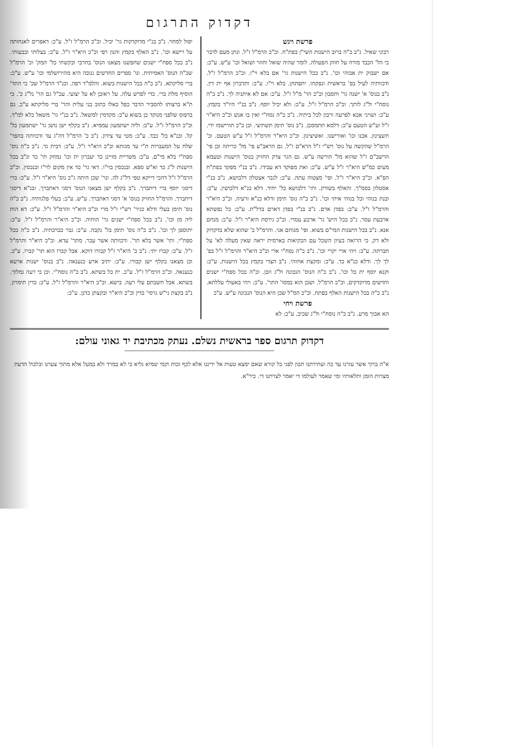דקדוק התרגום
פרשת ויגש
רבוני שאיל. נ"ב כ"ה ברוב הישנות השי"ן בפת"ח. וכ"כ הרמ"ל ז"ל. ונתן מעם לדבר כי הל' הכבד מורה על חוזק הפעולה. לומר שהיה שואל וחוזר ושואל וכו' ע"ש. ע"כ: אם ישבוק ית אבוהי וכו'. נ"ב בכל הישנות גר' אם בלא וי"ו. וכ"כ הרמ"ל ז"ל. ודכוותיה לעיל בפ' בראשית ונפקחו. יתפתחן. בלא וי"ו. ע"כ: ותדברון אף ית דין. נ"ב בנוס' א' ישנה גר' ותסבון וכ"כ הר' מ"ל ז"ל. ע"כ: אם לא איתניה לך. נ"ב כ"ה נוסח"י ול"ג לותך. וכ"כ הרמ"ל ז"ל. ע"כ: ולא יכיל יוסף. נ"ב בנ"י היו"ד בקמץ. ע"כ: ושויני אבא לפרעה ורבון לכל ביתיה. נ"ב כ"ה נסח"י ואין בו אנש וכ"כ היא"ר ז"ל וע"ש הטעם ע"כ: דלמא תתמסכן. נ"ב נוס' תימן תשתיצי. וכן כ"כ תורישמו ידי. תשצינון. אכנו וכו' ואורישנו. ואשיצינון. וכ"כ היא"ר והרמ"ל ז"ל ע"ש הטעם. וכ' הרמ"ל שהקשה על נוס' רש"י ז"ל הרא"ם ז"ל. גם הראב"ע פי' מל' כריתה וכן פי' הרשב"ם ז"ל שהוא מל' הורשה ע"ש. גם הגר צדק החזיק בנוס' הישנות וטעמא מעים כמ"ש היא"ר ז"ל ע"ש. ע"כ: ואת מפוקד דא עבידו. נ"ב בנ"י מפקד בפת"ח הפ"א. וכ"כ היא"ר ז"ל. ופי' מצטוה עתה. ע"כ: לגבר אצטלון דלבושא. נ"ב בנ"י אסטלון בסמ"ך. והאלף בשורק. ותי' דלבושא בל' יחיד. דלא כנ"א דלבושין. ע"כ: ובנת בנוהי וכל בנוהי איתי וכו'. נ"ב כ"ה נוס' תימן ודלא כנ"א זרעיה. וכ"כ היא"ר והרמ"ל ז"ל. ע"כ: בפדן ארם. נ"ב בנ"י בפדן דארם בדל"ת. ע"כ: כל נפשתא ארבעת עסר. נ"ב בכל היש' גר' ארבע עסרי. וכ"כ גירסת היא"ר ז"ל. ע"כ: מנחם אנא. נ"ב בכל הישנות המי"ם בשוא. ופי' מנוחם אני. והרמ"ל כ' שהוא שלא בדקדוק ולא דק. כי הרואה בעיון השכל עם הבקיאות בארמית יראה שאין מעלה לא' על חברתה. ע"כ: ויהי ארי יקרי וכו'. נ"ב כ"ה נסח"י ארי וכ"כ היא"ר והרמ"ל ז"ל בפ' לך לך. ודלא כנ"א כד. ע"כ: ומקצת אחוהי. נ"ב הצדי בקמץ בכל הישנות. ע"כ: וקנא יוסף ית כל וכו'. נ"ב כ"ה הנוס' הנכונה ול"ג וזבן. וכ"ה בכל ספח"י ישנים וחדשים מדוקדקים. וכ"כ הרמ"ל. ושכן הוא במסו' התר'. ע"כ: ויהי באעולי עללתא. נ"ב כ"ה בכל הישנות האלף בפתח. וכ"כ המ"ל שכן היא הנוס' הנכונה ע"ש. ע"כ
פרשת ויחי
הא אבוך מרע. נ"ב כ"ה נוסח"י ול"ג שכיב. ע"כ: לא
יפול למחוי. נ"ב בנ"י מדוקדקות גר' יכיל. וכ"כ הרמ"ל ז"ל. ע"כ: דאפרים לאנחותה על רישא וכו'. נ"ב האלף בקמץ והנון רפי וכ"כ היא"ר ז"ל. ע"כ: בצלותי ובבעותי. נ"ב בכל ספח"י ישנים שחפשנו מצאנו הנוס' בחרבי ובקשתי כל' המק' וכ' הרמ"ל שכ"ה הנוס' האמיתית. ונו' ספרים החדשים גנובה היא מהירושלמי וכו' ע"ש. ע"כ: ברי סליקתא. נ"ב כ"ה בכל הישנות בשוא. והלמ"ד רפה. וכנ"ד הרמ"ל שכ' כי התר' הוסיף מלת ברי. כדי לפרש עלה. על ראובן לא על יצועי. עכ"ל גם הר' נל"ג כ'. כי ת"א ברצותו להסביר הדבר כפל כאלו כתוב בני עלית והר' ברי סליקתא ע"כ. גם בדפוס שלפני מנוקד כן בשוא ע"כ: מקדמין למשאל. נ"ב בנ"י גר' משאל בלא למ"ד. וכ"כ הרמ"ל ז"ל. ע"כ: וליה ישתמעון עממיא. נ"ב בקלף ישן נושן גר' ישתמעון בל' קל. ובנ"א בל' כבד. ע"כ: מטי עד צידון. נ"ב כ' הרמ"ל דה"ג עד ודכוותה בהפר' שלח על המעברות ת"י עד מגזתא וכ"כ היא"ר ז"ל. ע"כ: דבית גד. נ"ב כ"ה נוס' ספח"י בלא מי"ם. ע"כ: משריית מזיינן כד יעברון ית וכו' נמחק תי' כד ונ"ב בכל הישנות ל"ג כד וא"ש ספא. ובנכסין בוי"ו. דאי גר' כד אין מקום לוי"ו ובנכסין. וכ"כ הרמ"ל ז"ל דהכי דייקא טפי דל"ג לה. ונר' שכן היתה ג"כ נוס' היא"ר ז"ל. ע"כ: ברי דיסגי יוסף ברי דיתברך. נ"ב בקלף ישן מצאנו הנוס' דסגי דאתברך. ובנ"א דיסגי דיתברך. והרמ"ל החזיק בנוס' א' דסגי דאתברך. ע"ש. ע"כ: בעלי פלגותיה. נ"ב כ"ה נוס' תימן בעלי ודלא כגיר' רש"י ז"ל מרי וכ"כ היא"ר והרמ"ל ז"ל. ע"כ: דא הות ליה מן וכו'. נ"ב בכל ספח"י ישנים גר' הותיה. וכ"כ היא"ר והרמ"ל ז"ל. ע"כ: יתוספן לך וכו'. נ"ב כ"ה נוס' תימן בל' נקבה. ע"כ: גבר כברכתיה. נ"ב כ"ה בכל ספח"י. ותי' אשר בלא תר'. ודכוותה אשר עבר. מתר' עדא. וכ"כ היא"ר והרמ"ל ז"ל. ע"כ: קברו יתי. נ"ב כ' היא"ר ז"ל קבורו דוקא. אבל קברו הוא תר' קברו. ע"כ. וכן מצאנו בקלף ישן קבורו. ע"כ: יתיב ארע כנענאה. נ"ב בנוס' ישנות ארעא כנענאה. וכ"כ הרמ"ל ז"ל. ע"כ. ית כל בשתא. נ"ב כ"ה נוסח"י. וכן כי רעה גמלוך. בשתא. אבל חשבתם עלי רעה. בישא. וכ"כ היא"ר והרמ"ל ז"ל. ע"כ: כדין תימרון. נ"ב בקצת ני"ש גרסי' כדין וכ"ב היא"ר ובקצתן כדנן. ע"כ:
דקדוק תרגום ספר בראשית נשלם. נעתק מכתיבת יד גאוני עולם:
א"ה ברוך אשר עזרנו עד כה ועתירתנו תכון לפני כל קורא שאם ימצא טעות אל ידיננו אלא לכף זכות וקמי שמיא גליא כי לא במרד ולא במעל אלא מתוך צערנו ובלבול הדעת מצרות הזמן ותלאותיו ומי שאמר לעולמו די יאמר לצרתנו די. כיר"א.